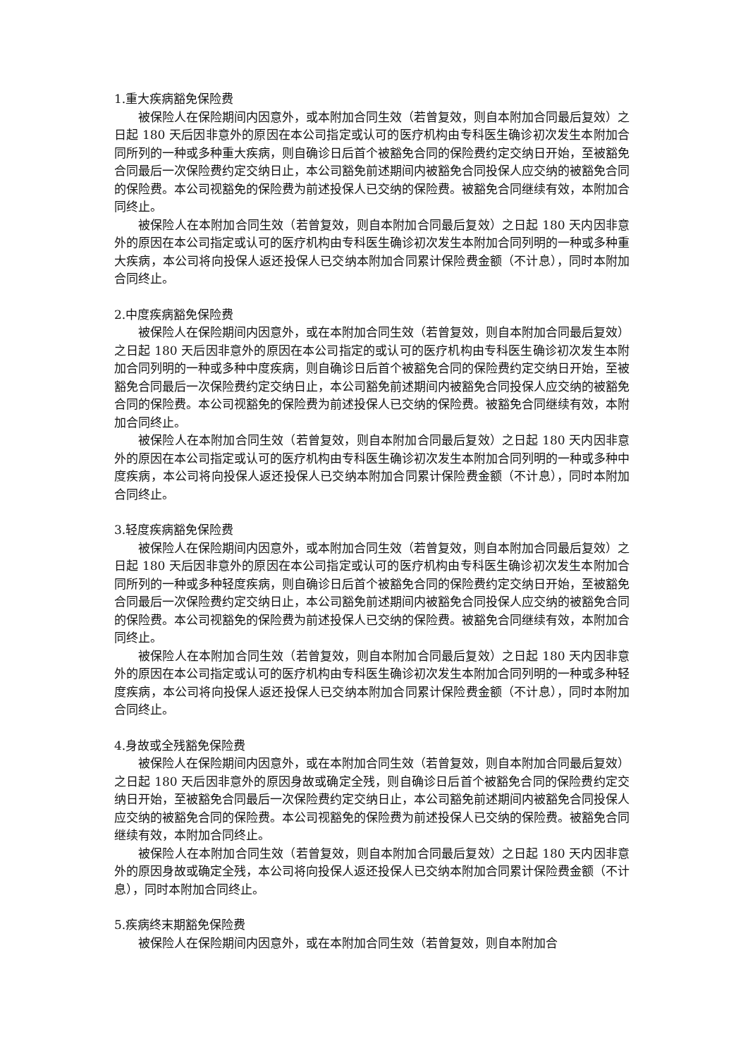1.重大疾病豁免保险费
被保险人在保险期间内因意外，或本附加合同生效（若曾复效，则自本附加合同最后复效）之日起 180 天后因非意外的原因在本公司指定或认可的医疗机构由专科医生确诊初次发生本附加合同所列的一种或多种重大疾病，则自确诊日后首个被豁免合同的保险费约定交纳日开始，至被豁免合同最后一次保险费约定交纳日止，本公司豁免前述期间内被豁免合同投保人应交纳的被豁免合同的保险费。本公司视豁免的保险费为前述投保人已交纳的保险费。被豁免合同继续有效，本附加合同终止。
被保险人在本附加合同生效（若曾复效，则自本附加合同最后复效）之日起 180 天内因非意外的原因在本公司指定或认可的医疗机构由专科医生确诊初次发生本附加合同列明的一种或多种重大疾病，本公司将向投保人返还投保人已交纳本附加合同累计保险费金额（不计息），同时本附加合同终止。
2.中度疾病豁免保险费
被保险人在保险期间内因意外，或在本附加合同生效（若曾复效，则自本附加合同最后复效）之日起 180 天后因非意外的原因在本公司指定的或认可的医疗机构由专科医生确诊初次发生本附加合同列明的一种或多种中度疾病，则自确诊日后首个被豁免合同的保险费约定交纳日开始，至被豁免合同最后一次保险费约定交纳日止，本公司豁免前述期间内被豁免合同投保人应交纳的被豁免合同的保险费。本公司视豁免的保险费为前述投保人已交纳的保险费。被豁免合同继续有效，本附加合同终止。
被保险人在本附加合同生效（若曾复效，则自本附加合同最后复效）之日起 180 天内因非意外的原因在本公司指定或认可的医疗机构由专科医生确诊初次发生本附加合同列明的一种或多种中度疾病，本公司将向投保人返还投保人已交纳本附加合同累计保险费金额（不计息），同时本附加合同终止。
3.轻度疾病豁免保险费
被保险人在保险期间内因意外，或本附加合同生效（若曾复效，则自本附加合同最后复效）之日起 180 天后因非意外的原因在本公司指定或认可的医疗机构由专科医生确诊初次发生本附加合同所列的一种或多种轻度疾病，则自确诊日后首个被豁免合同的保险费约定交纳日开始，至被豁免合同最后一次保险费约定交纳日止，本公司豁免前述期间内被豁免合同投保人应交纳的被豁免合同的保险费。本公司视豁免的保险费为前述投保人已交纳的保险费。被豁免合同继续有效，本附加合同终止。
被保险人在本附加合同生效（若曾复效，则自本附加合同最后复效）之日起 180 天内因非意外的原因在本公司指定或认可的医疗机构由专科医生确诊初次发生本附加合同列明的一种或多种轻度疾病，本公司将向投保人返还投保人已交纳本附加合同累计保险费金额（不计息），同时本附加合同终止。
4.身故或全残豁免保险费
被保险人在保险期间内因意外，或在本附加合同生效（若曾复效，则自本附加合同最后复效）之日起 180 天后因非意外的原因身故或确定全残，则自确诊日后首个被豁免合同的保险费约定交纳日开始，至被豁免合同最后一次保险费约定交纳日止，本公司豁免前述期间内被豁免合同投保人应交纳的被豁免合同的保险费。本公司视豁免的保险费为前述投保人已交纳的保险费。被豁免合同继续有效，本附加合同终止。
被保险人在本附加合同生效（若曾复效，则自本附加合同最后复效）之日起 180 天内因非意外的原因身故或确定全残，本公司将向投保人返还投保人已交纳本附加合同累计保险费金额（不计息），同时本附加合同终止。
5.疾病终末期豁免保险费
被保险人在保险期间内因意外，或在本附加合同生效（若曾复效，则自本附加合